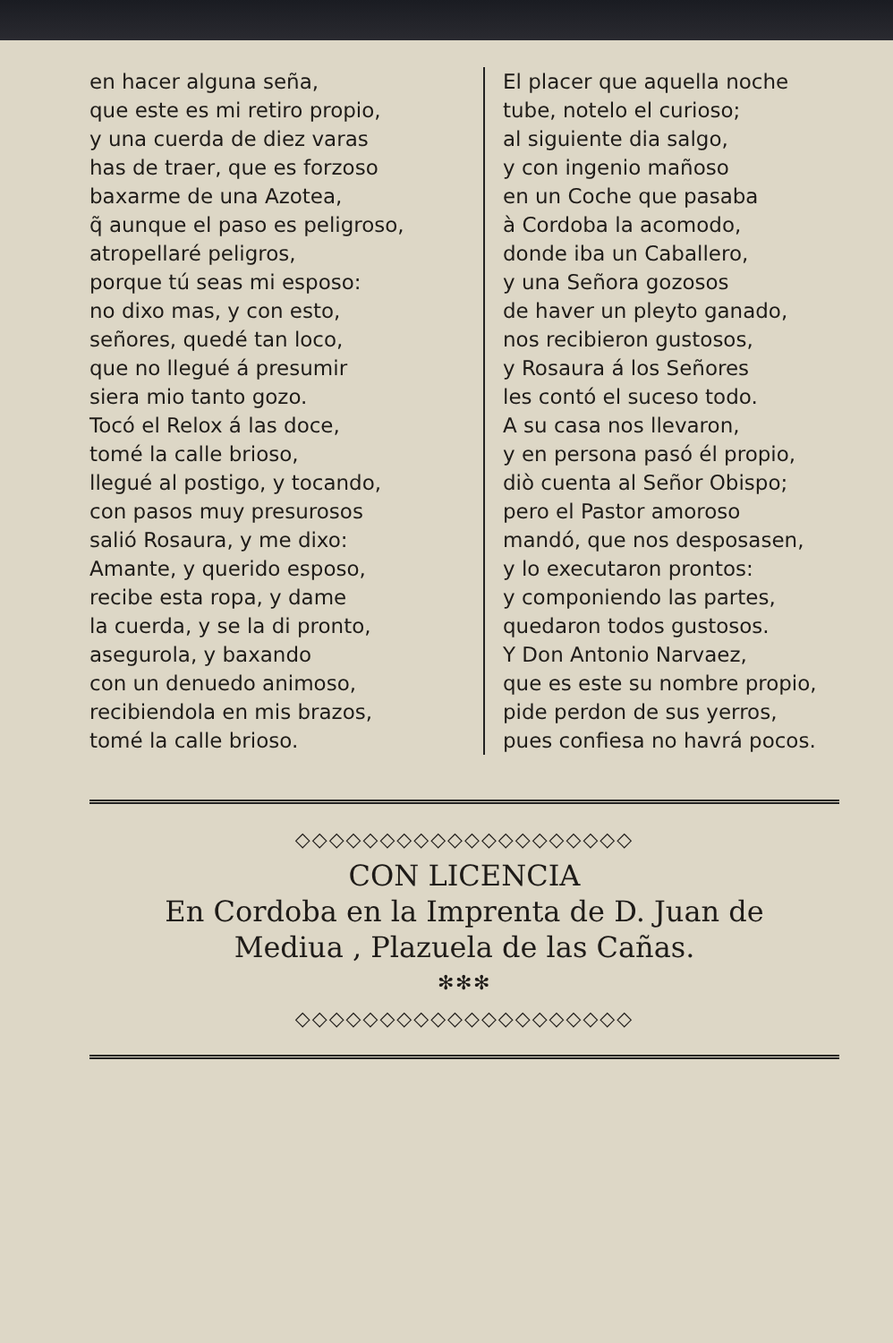en hacer alguna seña,
que este es mi retiro propio,
y una cuerda de diez varas
has de traer, que es forzoso
baxarme de una Azotea,
q̃ aunque el paso es peligroso,
atropellaré peligros,
porque tú seas mi esposo:
no dixo mas, y con esto,
señores, quedé tan loco,
que no llegué á presumir
siera mio tanto gozo.
Tocó el Relox á las doce,
tomé la calle brioso,
llegué al postigo, y tocando,
con pasos muy presurosos
salió Rosaura, y me dixo:
Amante, y querido esposo,
recibe esta ropa, y dame
la cuerda, y se la di pronto,
asegurola, y baxando
con un denuedo animoso,
recibiendola en mis brazos,
tomé la calle brioso.
El placer que aquella noche
tube, notelo el curioso;
al siguiente dia salgo,
y con ingenio mañoso
en un Coche que pasaba
à Cordoba la acomodo,
donde iba un Caballero,
y una Señora gozosos
de haver un pleyto ganado,
nos recibieron gustosos,
y Rosaura á los Señores
les contó el suceso todo.
A su casa nos llevaron,
y en persona pasó él propio,
diò cuenta al Señor Obispo;
pero el Pastor amoroso
mandó, que nos desposasen,
y lo executaron prontos:
y componiendo las partes,
quedaron todos gustosos.
Y Don Antonio Narvaez,
que es este su nombre propio,
pide perdon de sus yerros,
pues confiesa no havrá pocos.
◇◇◇◇◇◇◇◇◇◇◇◇◇◇◇◇◇◇◇◇
CON LICENCIA
En Cordoba en la Imprenta de D. Juan de Mediua , Plazuela de las Cañas.
✻✻✻
◇◇◇◇◇◇◇◇◇◇◇◇◇◇◇◇◇◇◇◇